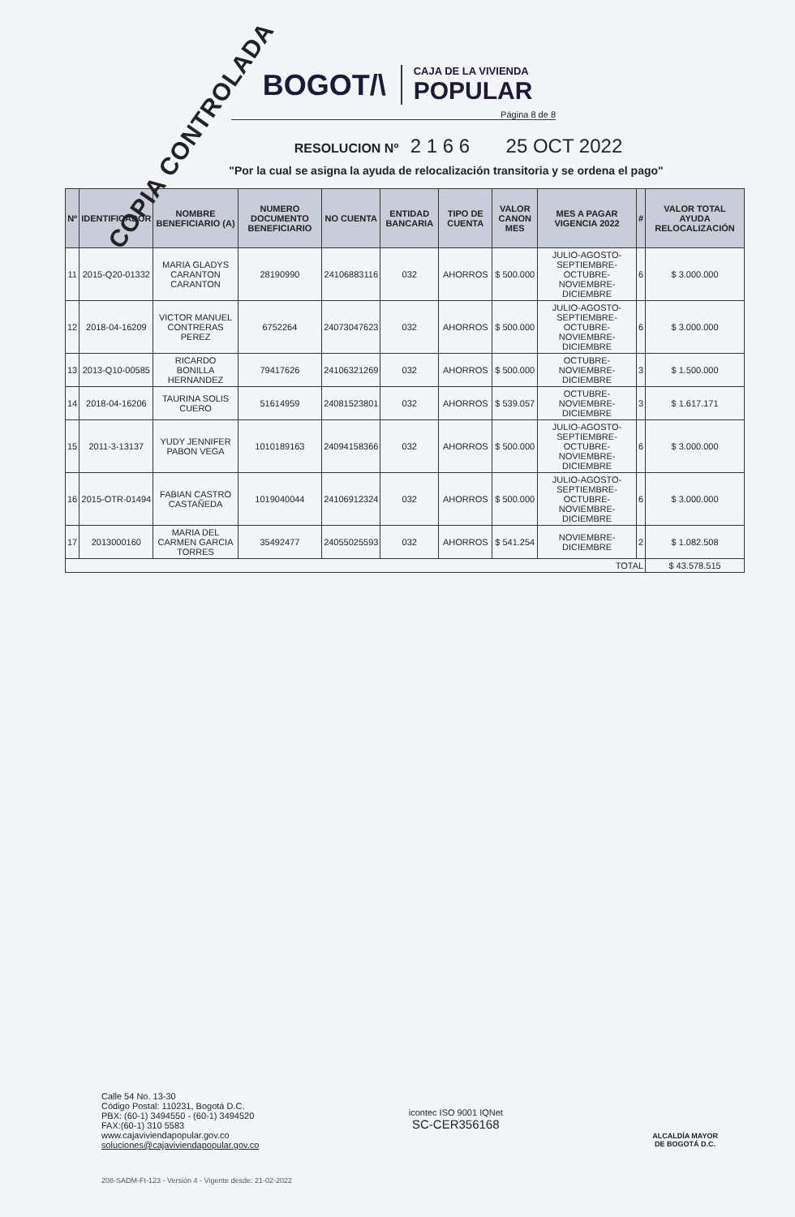COPIA CONTROLADA
BOGOT/\
CAJA DE LA VIVIENDA
POPULAR
Página 8 de 8
RESOLUCION Nº 2 1 6 6 25 OCT 2022
"Por la cual se asigna la ayuda de relocalización transitoria y se ordena el pago"
| Nº | IDENTIFICADOR | NOMBRE BENEFICIARIO (A) | NUMERO DOCUMENTO BENEFICIARIO | NO CUENTA | ENTIDAD BANCARIA | TIPO DE CUENTA | VALOR CANON MES | MES A PAGAR VIGENCIA 2022 | # | VALOR TOTAL AYUDA RELOCALIZACIÓN |
| --- | --- | --- | --- | --- | --- | --- | --- | --- | --- | --- |
| 11 | 2015-Q20-01332 | MARIA GLADYS CARANTON CARANTON | 28190990 | 24106883116 | 032 | AHORROS | $ 500.000 | JULIO-AGOSTO-SEPTIEMBRE-OCTUBRE-NOVIEMBRE-DICIEMBRE | 6 | $ 3.000.000 |
| 12 | 2018-04-16209 | VICTOR MANUEL CONTRERAS PEREZ | 6752264 | 24073047623 | 032 | AHORROS | $ 500.000 | JULIO-AGOSTO-SEPTIEMBRE-OCTUBRE-NOVIEMBRE-DICIEMBRE | 6 | $ 3.000.000 |
| 13 | 2013-Q10-00585 | RICARDO BONILLA HERNANDEZ | 79417626 | 24106321269 | 032 | AHORROS | $ 500.000 | OCTUBRE-NOVIEMBRE-DICIEMBRE | 3 | $ 1.500.000 |
| 14 | 2018-04-16206 | TAURINA SOLIS CUERO | 51614959 | 24081523801 | 032 | AHORROS | $ 539.057 | OCTUBRE-NOVIEMBRE-DICIEMBRE | 3 | $ 1.617.171 |
| 15 | 2011-3-13137 | YUDY JENNIFER PABON VEGA | 1010189163 | 24094158366 | 032 | AHORROS | $ 500.000 | JULIO-AGOSTO-SEPTIEMBRE-OCTUBRE-NOVIEMBRE-DICIEMBRE | 6 | $ 3.000.000 |
| 16 | 2015-OTR-01494 | FABIAN CASTRO CASTAÑEDA | 1019040044 | 24106912324 | 032 | AHORROS | $ 500.000 | JULIO-AGOSTO-SEPTIEMBRE-OCTUBRE-NOVIEMBRE-DICIEMBRE | 6 | $ 3.000.000 |
| 17 | 2013000160 | MARIA DEL CARMEN GARCIA TORRES | 35492477 | 24055025593 | 032 | AHORROS | $ 541.254 | NOVIEMBRE-DICIEMBRE | 2 | $ 1.082.508 |
| TOTAL | | | | | | | | | | $ 43.578.515 |
Calle 54 No. 13-30
Código Postal: 110231, Bogotá D.C.
PBX: (60-1) 3494550 - (60-1) 3494520
FAX:(60-1) 310 5583
www.cajaviviendapopular.gov.co
soluciones@cajaviviendapopular.gov.co
icontec ISO 9001 IQNet
SC-CER356168
ALCALDÍA MAYOR
DE BOGOTÁ D.C.
208-SADM-Ft-123 - Versión 4 - Vigente desde: 21-02-2022